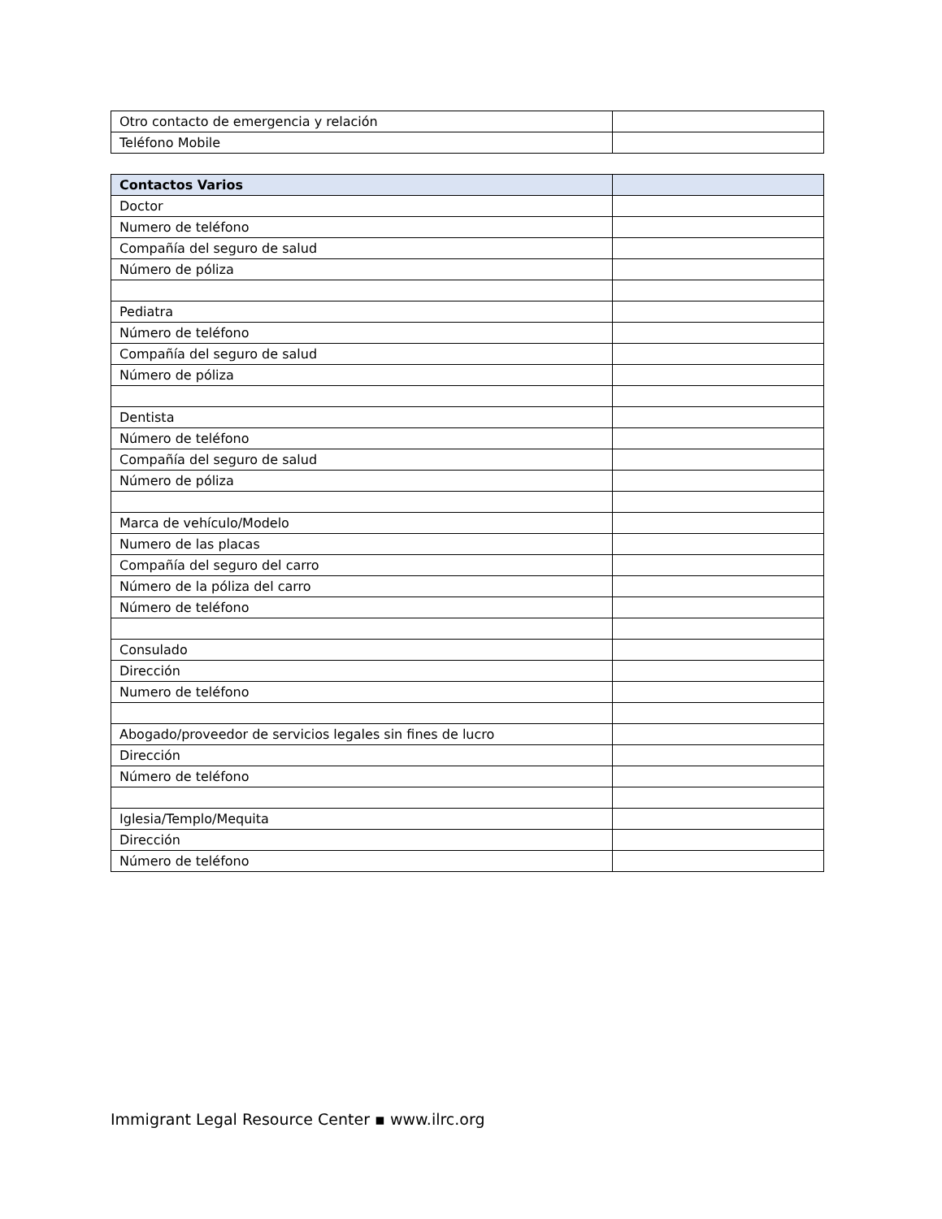| Otro contacto de emergencia y relación | |
| Teléfono Mobile | |
| Contactos Varios | |
| --- | --- |
| Doctor | |
| Numero de teléfono | |
| Compañía del seguro de salud | |
| Número de póliza | |
| Pediatra | |
| Número de teléfono | |
| Compañía del seguro de salud | |
| Número de póliza | |
| Dentista | |
| Número de teléfono | |
| Compañía del seguro de salud | |
| Número de póliza | |
| Marca de vehículo/Modelo | |
| Numero de las placas | |
| Compañía del seguro del carro | |
| Número de la póliza del carro | |
| Número de teléfono | |
| Consulado | |
| Dirección | |
| Numero de teléfono | |
| Abogado/proveedor de servicios legales sin fines de lucro | |
| Dirección | |
| Número de teléfono | |
| Iglesia/Templo/Mequita | |
| Dirección | |
| Número de teléfono | |
Immigrant Legal Resource Center ▪ www.ilrc.org